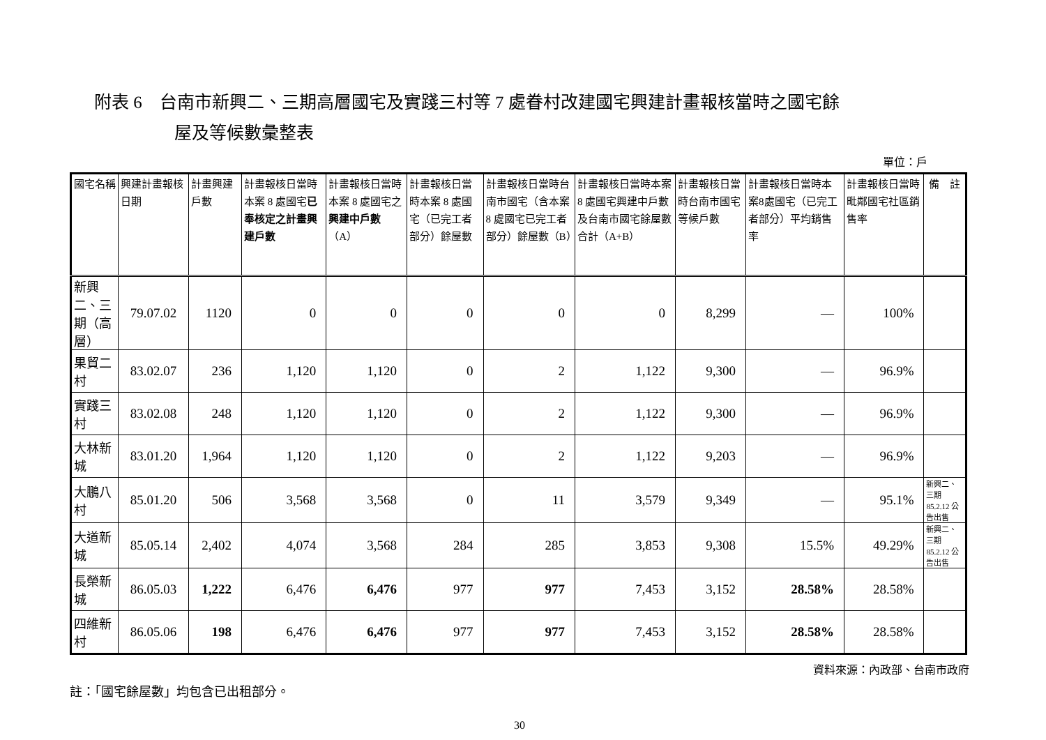附表 6　台南市新興二、三期高層國宅及實踐三村等 7 處眷村改建國宅興建計畫報核當時之國宅餘
屋及等候數彙整表
單位：戶
| 國宅名稱 | 興建計畫報核日期 | 計畫興建戶數 | 計畫報核日當時本案 8 處國宅 已奉核定之計畫興建戶數 | 計畫報核日當時本案 8 處國宅之 興建中戶數 （A） | 計畫報核日當時本案 8 處國宅（已完工者部分）餘屋數 | 計畫報核日當時台南市國宅（含本案 8 處國宅已完工者部分）餘屋數（B） | 計畫報核日當時本案 8 處國宅興建中戶數及台南市國宅餘屋數合計（A+B） | 計畫報核日當時台南市國宅等候戶數 | 計畫報核日當時本案8處國宅（已完工者部分）平均銷售率 | 計畫報核日當時毗鄰國宅社區銷售率 | 備 註 |
| --- | --- | --- | --- | --- | --- | --- | --- | --- | --- | --- | --- |
| 新興二、三期（高層） | 79.07.02 | 1120 | 0 | 0 | 0 | 0 | 0 | 8,299 | — | 100% | |
| 果貿二村 | 83.02.07 | 236 | 1,120 | 1,120 | 0 | 2 | 1,122 | 9,300 | — | 96.9% | |
| 實踐三村 | 83.02.08 | 248 | 1,120 | 1,120 | 0 | 2 | 1,122 | 9,300 | — | 96.9% | |
| 大林新城 | 83.01.20 | 1,964 | 1,120 | 1,120 | 0 | 2 | 1,122 | 9,203 | — | 96.9% | |
| 大鵬八村 | 85.01.20 | 506 | 3,568 | 3,568 | 0 | 11 | 3,579 | 9,349 | — | 95.1% | 新興二、三期 85.2.12 公告出售 |
| 大道新城 | 85.05.14 | 2,402 | 4,074 | 3,568 | 284 | 285 | 3,853 | 9,308 | 15.5% | 49.29% | 新興二、三期 85.2.12 公告出售 |
| 長榮新城 | 86.05.03 | 1,222 | 6,476 | 6,476 | 977 | 977 | 7,453 | 3,152 | 28.58% | 28.58% | |
| 四維新村 | 86.05.06 | 198 | 6,476 | 6,476 | 977 | 977 | 7,453 | 3,152 | 28.58% | 28.58% | |
資料來源：內政部、台南市政府
註：「國宅餘屋數」均包含已出租部分。
30